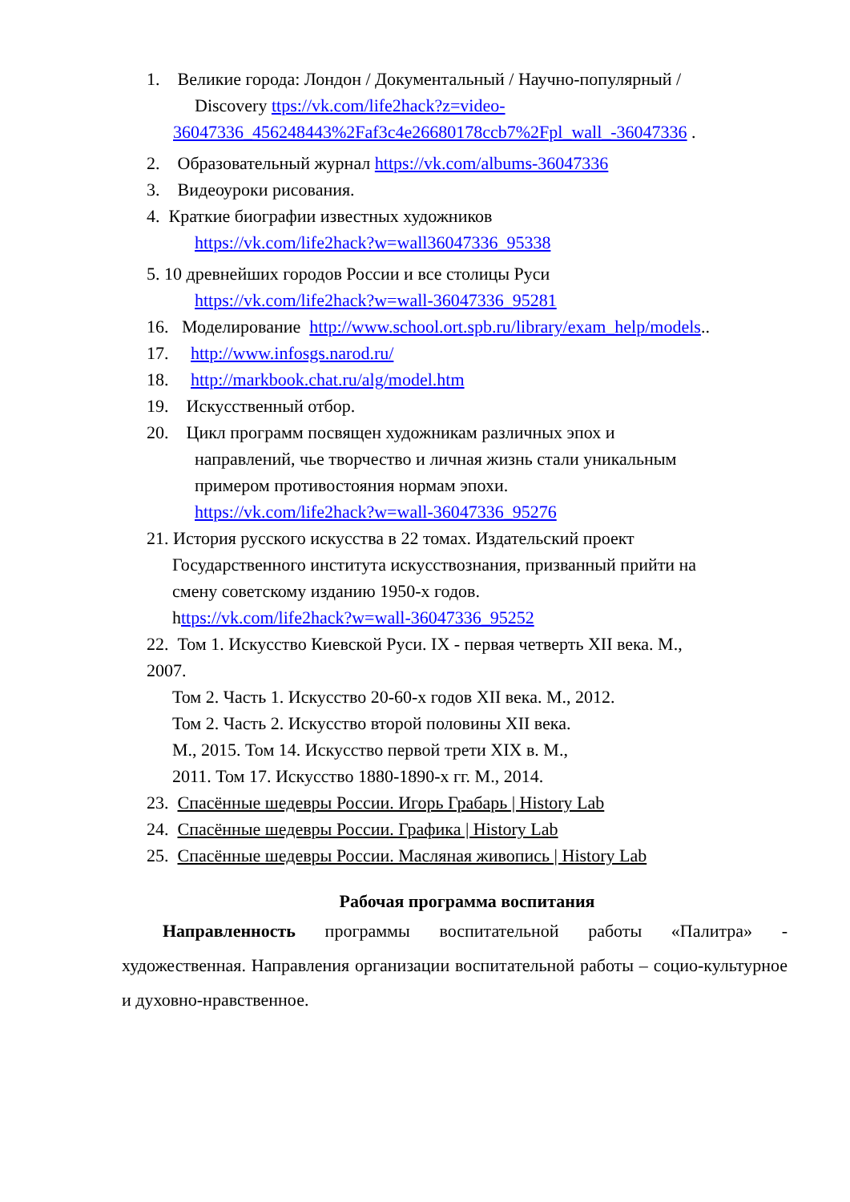1. Великие города: Лондон / Документальный / Научно-популярный /
Discovery ttps://vk.com/life2hack?z=video-
36047336_456248443%2Faf3c4e26680178ccb7%2Fpl_wall_-36047336 .
2. Образовательный журнал https://vk.com/albums-36047336
3. Видеоуроки рисования.
4. Краткие биографии известных художников
https://vk.com/life2hack?w=wall36047336_95338
5. 10 древнейших городов России и все столицы Руси
https://vk.com/life2hack?w=wall-36047336_95281
16. Моделирование http://www.school.ort.spb.ru/library/exam_help/models..
17. http://www.infosgs.narod.ru/
18. http://markbook.chat.ru/alg/model.htm
19. Искусственный отбор.
20. Цикл программ посвящен художникам различных эпох и
направлений, чье творчество и личная жизнь стали уникальным
примером противостояния нормам эпохи.
https://vk.com/life2hack?w=wall-36047336_95276
21. История русского искусства в 22 томах. Издательский проект
Государственного института искусствознания, призванный прийти на
смену советскому изданию 1950-х годов.
https://vk.com/life2hack?w=wall-36047336_95252
22. Том 1. Искусство Киевской Руси. IX - первая четверть XII века. М.,
2007.
Том 2. Часть 1. Искусство 20-60-х годов XII века. М., 2012.
Том 2. Часть 2. Искусство второй половины XII века.
М., 2015. Том 14. Искусство первой трети XIX в. М.,
2011. Том 17. Искусство 1880-1890-х гг. М., 2014.
23. Спасённые шедевры России. Игорь Грабарь | History Lab
24. Спасённые шедевры России. Графика | History Lab
25. Спасённые шедевры России. Масляная живопись | History Lab
Рабочая программа воспитания
Направленность программы воспитательной работы «Палитра» - художественная. Направления организации воспитательной работы – социо-культурное и духовно-нравственное.